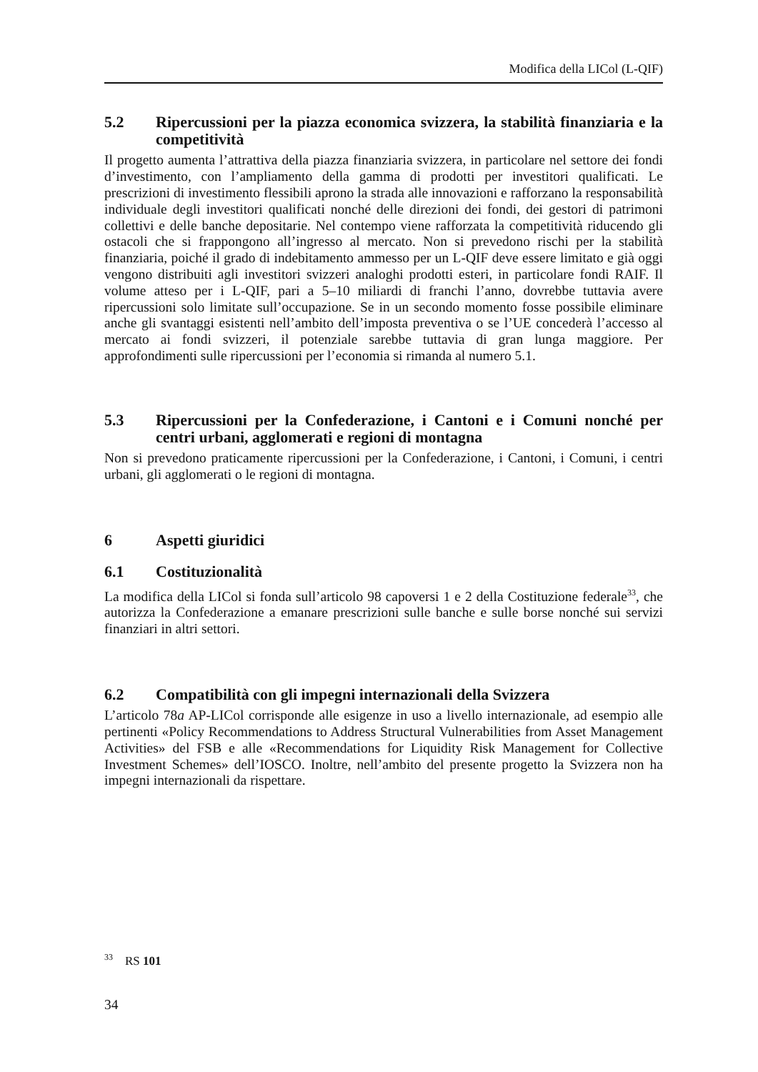Modifica della LICol (L-QIF)
5.2 Ripercussioni per la piazza economica svizzera, la stabilità finanziaria e la competitività
Il progetto aumenta l’attrattiva della piazza finanziaria svizzera, in particolare nel settore dei fondi d’investimento, con l’ampliamento della gamma di prodotti per investitori qualificati. Le prescrizioni di investimento flessibili aprono la strada alle innovazioni e rafforzano la responsabilità individuale degli investitori qualificati nonché delle direzioni dei fondi, dei gestori di patrimoni collettivi e delle banche depositarie. Nel contempo viene rafforzata la competitività riducendo gli ostacoli che si frappongono all’ingresso al mercato. Non si prevedono rischi per la stabilità finanziaria, poiché il grado di indebitamento ammesso per un L-QIF deve essere limitato e già oggi vengono distribuiti agli investitori svizzeri analoghi prodotti esteri, in particolare fondi RAIF. Il volume atteso per i L-QIF, pari a 5–10 miliardi di franchi l’anno, dovrebbe tuttavia avere ripercussioni solo limitate sull’occupazione. Se in un secondo momento fosse possibile eliminare anche gli svantaggi esistenti nell’ambito dell’imposta preventiva o se l’UE concederà l’accesso al mercato ai fondi svizzeri, il potenziale sarebbe tuttavia di gran lunga maggiore. Per approfondimenti sulle ripercussioni per l’economia si rimanda al numero 5.1.
5.3 Ripercussioni per la Confederazione, i Cantoni e i Comuni nonché per centri urbani, agglomerati e regioni di montagna
Non si prevedono praticamente ripercussioni per la Confederazione, i Cantoni, i Comuni, i centri urbani, gli agglomerati o le regioni di montagna.
6 Aspetti giuridici
6.1 Costituzionalità
La modifica della LICol si fonda sull’articolo 98 capoversi 1 e 2 della Costituzione federale<sup>33</sup>, che autorizza la Confederazione a emanare prescrizioni sulle banche e sulle borse nonché sui servizi finanziari in altri settori.
6.2 Compatibilità con gli impegni internazionali della Svizzera
L’articolo 78a AP-LICol corrisponde alle esigenze in uso a livello internazionale, ad esempio alle pertinenti «Policy Recommendations to Address Structural Vulnerabilities from Asset Management Activities» del FSB e alle «Recommendations for Liquidity Risk Management for Collective Investment Schemes» dell’IOSCO. Inoltre, nell’ambito del presente progetto la Svizzera non ha impegni internazionali da rispettare.
<sup>33</sup> RS 101
34